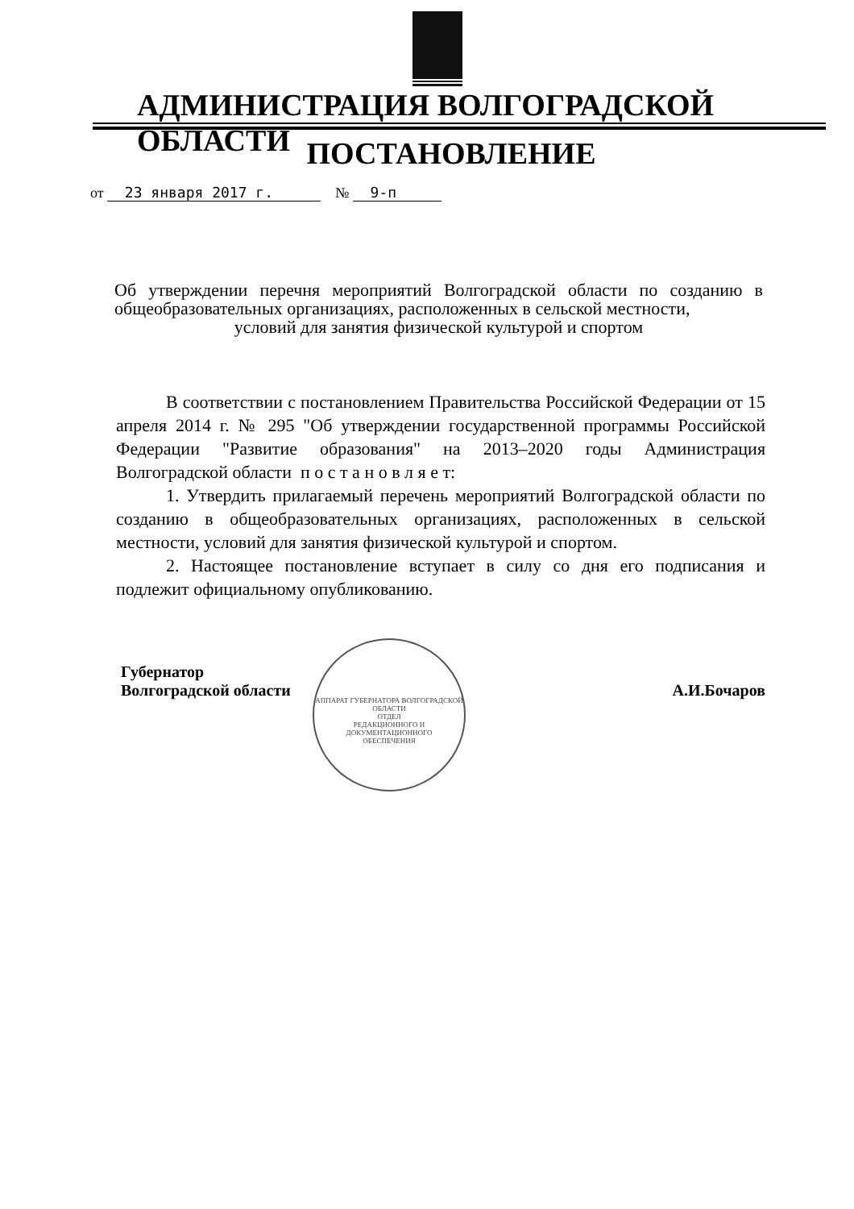АДМИНИСТРАЦИЯ ВОЛГОГРАДСКОЙ ОБЛАСТИ
ПОСТАНОВЛЕНИЕ
от 23 января 2017 г. № 9-п
Об утверждении перечня мероприятий Волгоградской области по созданию в общеобразовательных организациях, расположенных в сельской местности,
условий для занятия физической культурой и спортом
В соответствии с постановлением Правительства Российской Федерации от 15 апреля 2014 г. № 295 "Об утверждении государственной программы Российской Федерации "Развитие образования" на 2013–2020 годы Администрация Волгоградской области п о с т а н о в л я е т:
1. Утвердить прилагаемый перечень мероприятий Волгоградской области по созданию в общеобразовательных организациях, расположенных в сельской местности, условий для занятия физической культурой и спортом.
2. Настоящее постановление вступает в силу со дня его подписания и подлежит официальному опубликованию.
АППАРАТ ГУБЕРНАТОРА ВОЛГОГРАДСКОЙ ОБЛАСТИ
ОТДЕЛ
РЕДАКЦИОННОГО И
ДОКУМЕНТАЦИОННОГО
ОБЕСПЕЧЕНИЯ
Губернатор
Волгоградской области
А.И.Бочаров